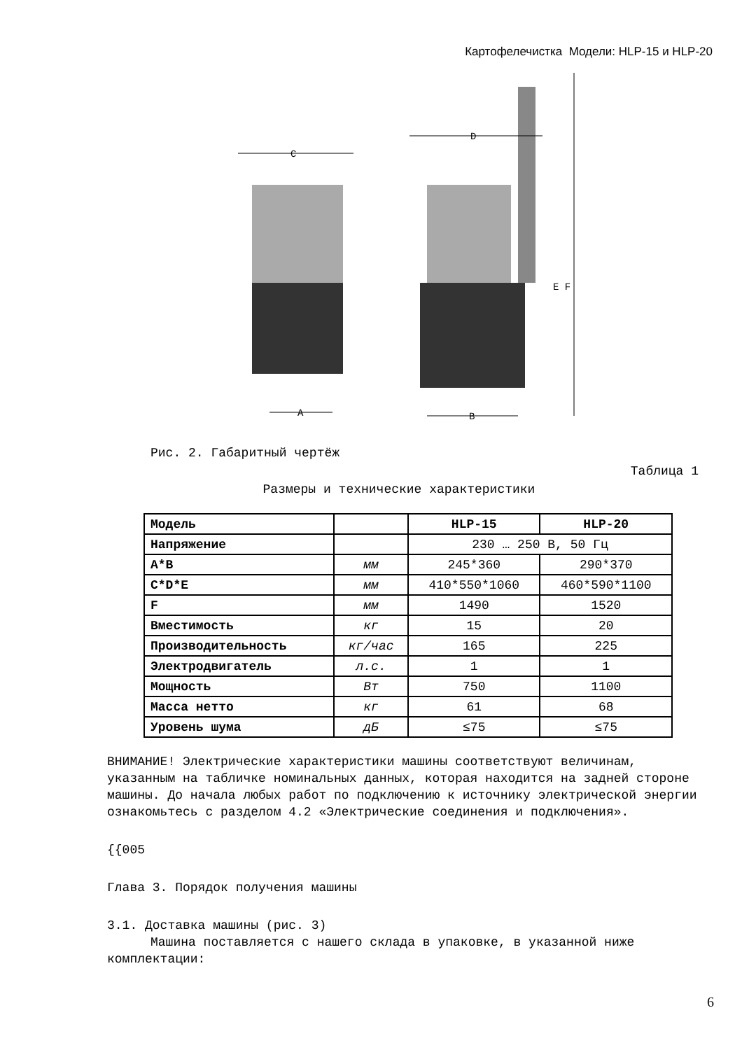Картофелечистка Модели: HLP-15 и HLP-20
C
D
A
B
E F
Рис. 2. Габаритный чертёж
Таблица 1
Размеры и технические характеристики
| Модель | | HLP-15 | HLP-20 |
| Напряжение | | 230 … 250 В, 50 Гц | |
| A*B | мм | 245*360 | 290*370 |
| C*D*E | мм | 410*550*1060 | 460*590*1100 |
| F | мм | 1490 | 1520 |
| Вместимость | кг | 15 | 20 |
| Производительность | кг/час | 165 | 225 |
| Электродвигатель | л.с. | 1 | 1 |
| Мощность | Вт | 750 | 1100 |
| Масса нетто | кг | 61 | 68 |
| Уровень шума | дБ | ≤75 | ≤75 |
ВНИМАНИЕ! Электрические характеристики машины соответствуют величинам, указанным на табличке номинальных данных, которая находится на задней стороне машины. До начала любых работ по подключению к источнику электрической энергии ознакомьтесь с разделом 4.2 «Электрические соединения и подключения».
{{005
Глава 3. Порядок получения машины
3.1. Доставка машины (рис. 3)
Машина поставляется с нашего склада в упаковке, в указанной ниже комплектации:
6